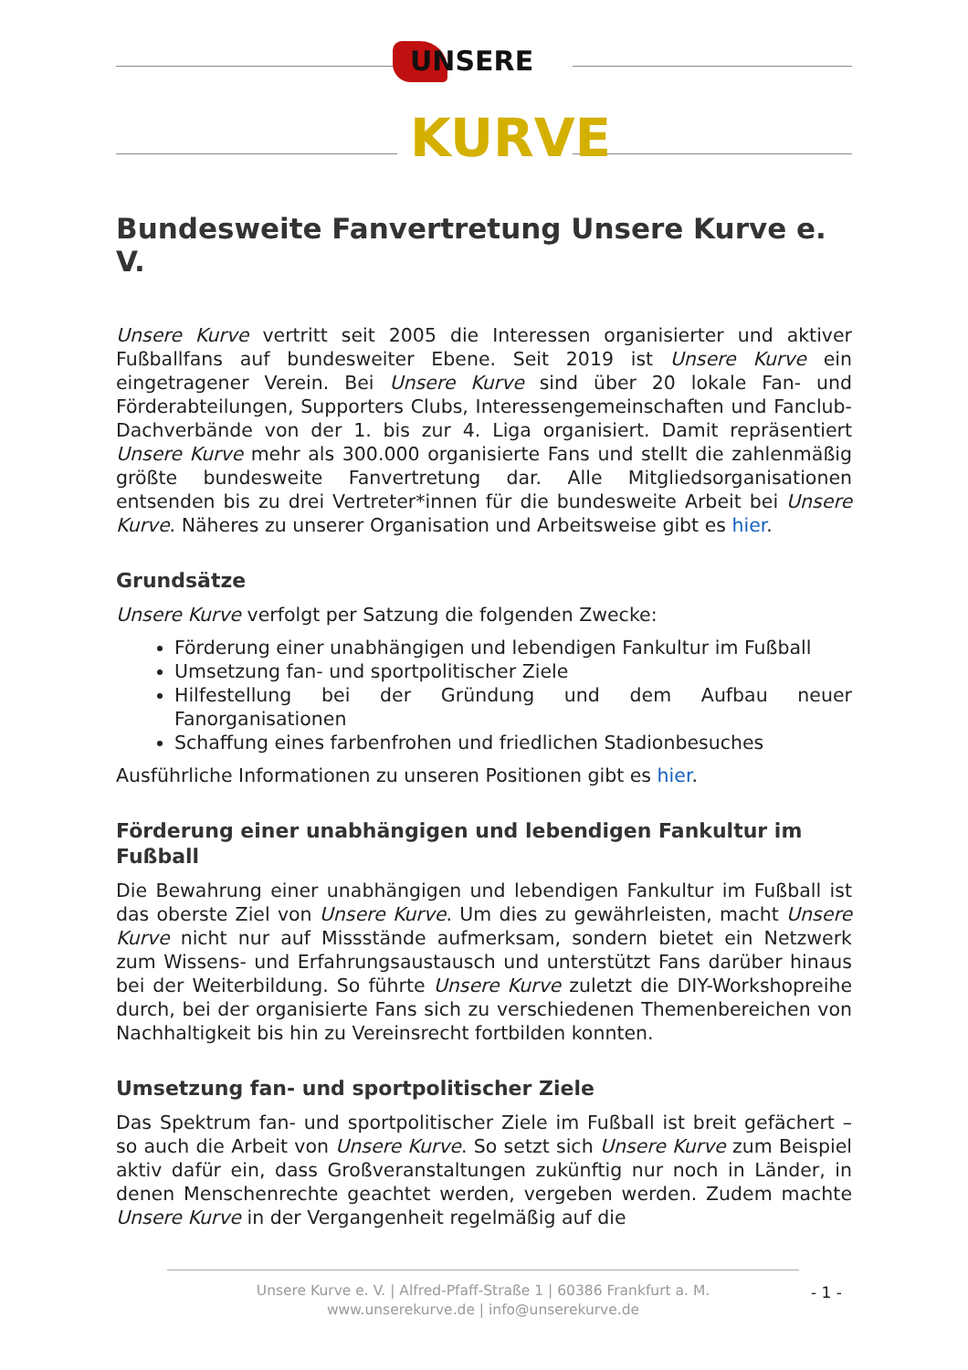UNSERE
KURVE
Bundesweite Fanvertretung Unsere Kurve e. V.
Unsere Kurve vertritt seit 2005 die Interessen organisierter und aktiver Fußballfans auf bundesweiter Ebene. Seit 2019 ist Unsere Kurve ein eingetragener Verein. Bei Unsere Kurve sind über 20 lokale Fan- und Förderabteilungen, Supporters Clubs, Interessengemeinschaften und Fanclub-Dachverbände von der 1. bis zur 4. Liga organisiert. Damit repräsentiert Unsere Kurve mehr als 300.000 organisierte Fans und stellt die zahlenmäßig größte bundesweite Fanvertretung dar. Alle Mitgliedsorganisationen entsenden bis zu drei Vertreter*innen für die bundesweite Arbeit bei Unsere Kurve. Näheres zu unserer Organisation und Arbeitsweise gibt es hier.
Grundsätze
Unsere Kurve verfolgt per Satzung die folgenden Zwecke:
Förderung einer unabhängigen und lebendigen Fankultur im Fußball
Umsetzung fan- und sportpolitischer Ziele
Hilfestellung bei der Gründung und dem Aufbau neuer Fanorganisationen
Schaffung eines farbenfrohen und friedlichen Stadionbesuches
Ausführliche Informationen zu unseren Positionen gibt es hier.
Förderung einer unabhängigen und lebendigen Fankultur im Fußball
Die Bewahrung einer unabhängigen und lebendigen Fankultur im Fußball ist das oberste Ziel von Unsere Kurve. Um dies zu gewährleisten, macht Unsere Kurve nicht nur auf Missstände aufmerksam, sondern bietet ein Netzwerk zum Wissens- und Erfahrungsaustausch und unterstützt Fans darüber hinaus bei der Weiterbildung. So führte Unsere Kurve zuletzt die DIY-Workshopreihe durch, bei der organisierte Fans sich zu verschiedenen Themenbereichen von Nachhaltigkeit bis hin zu Vereinsrecht fortbilden konnten.
Umsetzung fan- und sportpolitischer Ziele
Das Spektrum fan- und sportpolitischer Ziele im Fußball ist breit gefächert – so auch die Arbeit von Unsere Kurve. So setzt sich Unsere Kurve zum Beispiel aktiv dafür ein, dass Großveranstaltungen zukünftig nur noch in Länder, in denen Menschenrechte geachtet werden, vergeben werden. Zudem machte Unsere Kurve in der Vergangenheit regelmäßig auf die
Unsere Kurve e. V. | Alfred-Pfaff-Straße 1 | 60386 Frankfurt a. M.
www.unserekurve.de | info@unserekurve.de
- 1 -